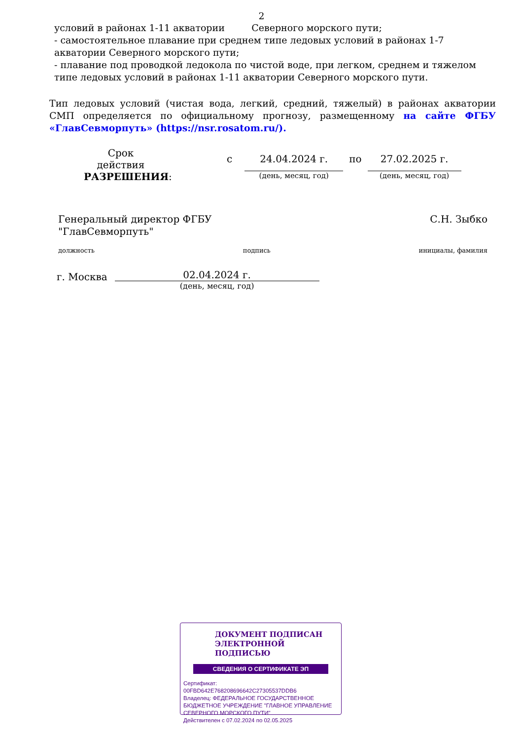2
условий в районах 1-11 акватории Северного морского пути;
- самостоятельное плавание при среднем типе ледовых условий в районах 1-7 акватории Северного морского пути;
- плавание под проводкой ледокола по чистой воде, при легком, среднем и тяжелом типе ледовых условий в районах 1-11 акватории Северного морского пути.
Тип ледовых условий (чистая вода, легкий, средний, тяжелый) в районах акватории СМП определяется по официальному прогнозу, размещенному на сайте ФГБУ «ГлавСевморпуть» (https://nsr.rosatom.ru/).
Срок действия РАЗРЕШЕНИЯ:
с 24.04.2024 г.
(день, месяц, год)
по 27.02.2025 г.
(день, месяц, год)
Генеральный директор ФГБУ
"ГлавСевморпуть"
С.Н. Зыбко
должность подпись инициалы, фамилия
г. Москва
02.04.2024 г.
(день, месяц, год)
ДОКУМЕНТ ПОДПИСАН
ЭЛЕКТРОННОЙ ПОДПИСЬЮ
СВЕДЕНИЯ О СЕРТИФИКАТЕ ЭП
Сертификат:
00FBD642E768208696642C27305537DDB6
Владелец: ФЕДЕРАЛЬНОЕ ГОСУДАРСТВЕННОЕ БЮДЖЕТНОЕ УЧРЕЖДЕНИЕ "ГЛАВНОЕ УПРАВЛЕНИЕ СЕВЕРНОГО МОРСКОГО ПУТИ"
Действителен с 07.02.2024 по 02.05.2025